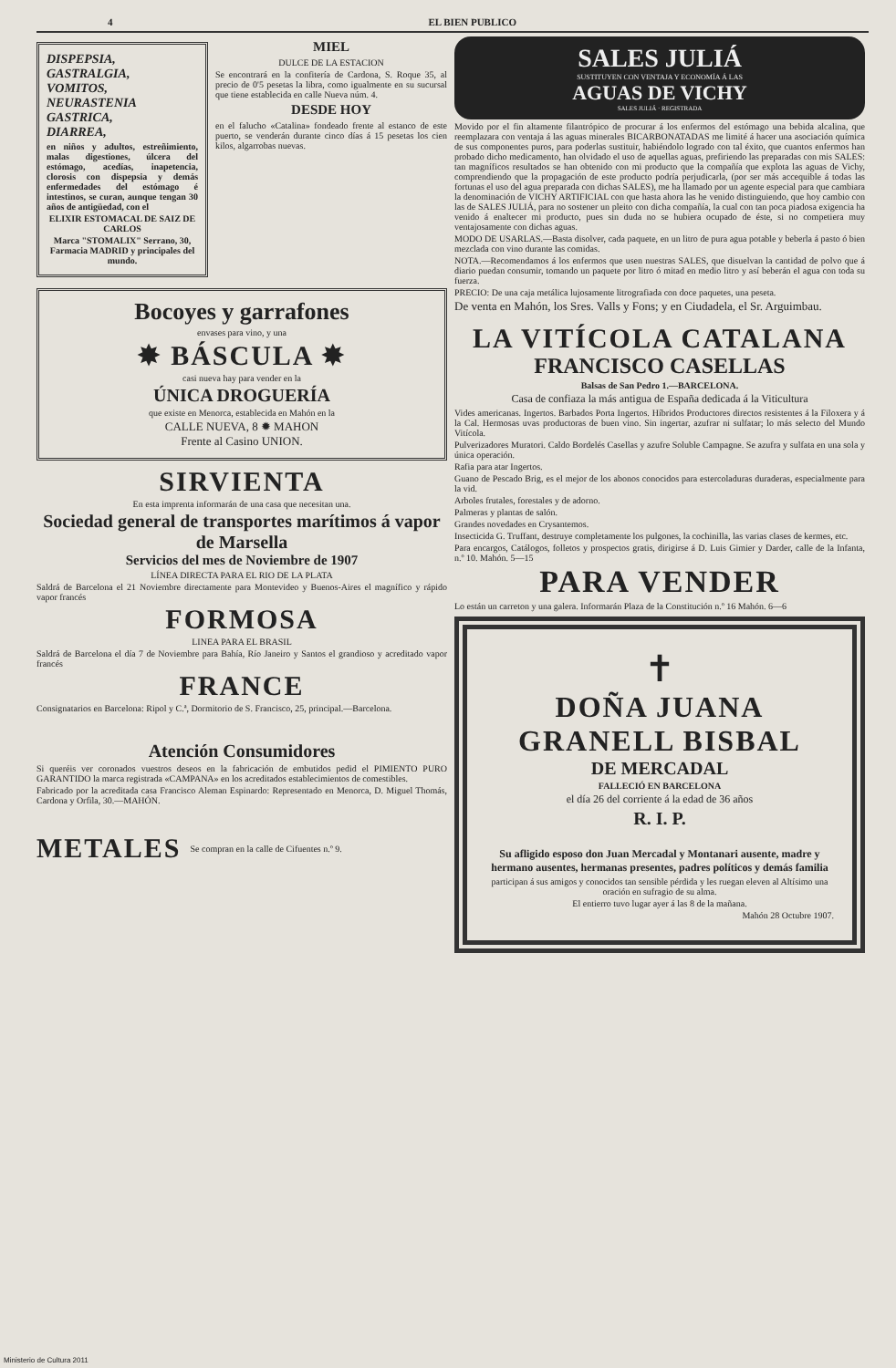4 EL BIEN PUBLICO
DISPEPSIA,
GASTRALGIA,
VOMITOS,
NEURASTENIA
GASTRICA,
DIARREA,
en niños y adultos, estreñimiento, malas digestiones, úlcera del estómago, acedías, inapetencia, clorosis con dispepsia y demás enfermedades del estómago é intestinos, se curan, aunque tengan 30 años de antigüedad, con el
ELIXIR ESTOMACAL DE SAIZ DE CARLOS
Marca "STOMALIX" Serrano, 30, Farmacia MADRID y principales del mundo.
MIEL
DULCE DE LA ESTACION
Se encontrará en la confitería de Cardona, S. Roque 35, al precio de 0'5 pesetas la libra, como igualmente en su sucursal que tiene establecida en calle Nueva núm. 4.
DESDE HOY
en el falucho «Catalina» fondeado frente al estanco de este puerto, se venderán durante cinco días á 15 pesetas los cien kilos, algarrobas nuevas.
Bocoyes y garrafones
envases para vino, y una
✸ BÁSCULA ✸
casi nueva hay para vender en la
ÚNICA DROGUERÍA
que existe en Menorca, establecida en Mahón en la
CALLE NUEVA, 8 ✹ MAHON
Frente al Casino UNION.
SIRVIENTA
En esta imprenta informarán de una casa que necesitan una.
Sociedad general de transportes marítimos á vapor de Marsella
Servicios del mes de Noviembre de 1907
LÍNEA DIRECTA PARA EL RIO DE LA PLATA
Saldrá de Barcelona el 21 Noviembre directamente para Montevideo y Buenos-Aires el magnífico y rápido vapor francés
FORMOSA
LINEA PARA EL BRASIL
Saldrá de Barcelona el día 7 de Noviembre para Bahía, Río Janeiro y Santos el grandioso y acreditado vapor francés
FRANCE
Consignatarios en Barcelona: Ripol y C.ª, Dormitorio de S. Francisco, 25, principal.—Barcelona.
Atención Consumidores
Si queréis ver coronados vuestros deseos en la fabricación de embutidos pedid el PIMIENTO PURO GARANTIDO la marca registrada «CAMPANA» en los acreditados establecimientos de comestibles.
Fabricado por la acreditada casa Francisco Aleman Espinardo: Representado en Menorca, D. Miguel Thomás, Cardona y Orfila, 30.—MAHÓN.
METALES Se compran en la calle de Cifuentes n.º 9.
SALES JULIÁ
SUSTITUYEN CON VENTAJA Y ECONOMÍA Á LAS
AGUAS DE VICHY
SALES JULIÁ · REGISTRADA
Movido por el fin altamente filantrópico de procurar á los enfermos del estómago una bebida alcalina, que reemplazara con ventaja á las aguas minerales BICARBONATADAS me limité á hacer una asociación química de sus componentes puros, para poderlas sustituir, habiéndolo logrado con tal éxito, que cuantos enfermos han probado dicho medicamento, han olvidado el uso de aquellas aguas, prefiriendo las preparadas con mis SALES: tan magníficos resultados se han obtenido con mi producto que la compañía que explota las aguas de Vichy, comprendiendo que la propagación de este producto podría perjudicarla, (por ser más accequible á todas las fortunas el uso del agua preparada con dichas SALES), me ha llamado por un agente especial para que cambiara la denominación de VICHY ARTIFICIAL con que hasta ahora las he venido distinguiendo, que hoy cambio con las de SALES JULIÁ, para no sostener un pleito con dicha compañía, la cual con tan poca piadosa exigencia ha venido á enaltecer mi producto, pues sin duda no se hubiera ocupado de éste, si no competiera muy ventajosamente con dichas aguas.
MODO DE USARLAS.—Basta disolver, cada paquete, en un litro de pura agua potable y beberla á pasto ó bien mezclada con vino durante las comidas.
NOTA.—Recomendamos á los enfermos que usen nuestras SALES, que disuelvan la cantidad de polvo que á diario puedan consumir, tomando un paquete por litro ó mitad en medio litro y así beberán el agua con toda su fuerza.
PRECIO: De una caja metálica lujosamente litrografiada con doce paquetes, una peseta.
De venta en Mahón, los Sres. Valls y Fons; y en Ciudadela, el Sr. Arguimbau.
LA VITÍCOLA CATALANA
FRANCISCO CASELLAS
Balsas de San Pedro 1.—BARCELONA.
Casa de confiaza la más antigua de España dedicada á la Viticultura
Vides americanas. Ingertos. Barbados Porta Ingertos. Híbridos Productores directos resistentes á la Filoxera y á la Cal. Hermosas uvas productoras de buen vino. Sin ingertar, azufrar ni sulfatar; lo más selecto del Mundo Vitícola.
Pulverizadores Muratori. Caldo Bordelés Casellas y azufre Soluble Campagne. Se azufra y sulfata en una sola y única operación.
Rafia para atar Ingertos.
Guano de Pescado Brig, es el mejor de los abonos conocidos para estercoladuras duraderas, especialmente para la vid.
Arboles frutales, forestales y de adorno.
Palmeras y plantas de salón.
Grandes novedades en Crysantemos.
Insecticida G. Truffant, destruye completamente los pulgones, la cochinilla, las varias clases de kermes, etc.
Para encargos, Catálogos, folletos y prospectos gratis, dirigirse á D. Luis Gimier y Darder, calle de la Infanta, n.º 10. Mahón. 5—15
PARA VENDER
Lo están un carreton y una galera. Informarán Plaza de la Constitución n.º 16 Mahón. 6—6
✝
DOÑA JUANA GRANELL BISBAL
DE MERCADAL
FALLECIÓ EN BARCELONA
el día 26 del corriente á la edad de 36 años
R. I. P.
Su afligido esposo don Juan Mercadal y Montanari ausente, madre y hermano ausentes, hermanas presentes, padres políticos y demás familia
participan á sus amigos y conocidos tan sensible pérdida y les ruegan eleven al Altísimo una oración en sufragio de su alma.
El entierro tuvo lugar ayer á las 8 de la mañana.
Mahón 28 Octubre 1907.
Ministerio de Cultura 2011